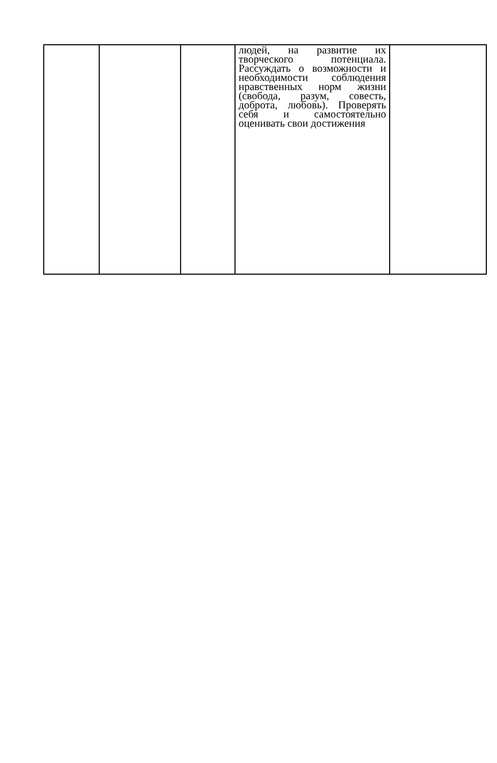| | | | людей, на развитие их творческого потенциала. Рассуждать о возможности и необходимости соблюдения нравственных норм жизни (свобода, разум, совесть, доброта, любовь). Проверять себя и самостоятельно оценивать свои достижения | |